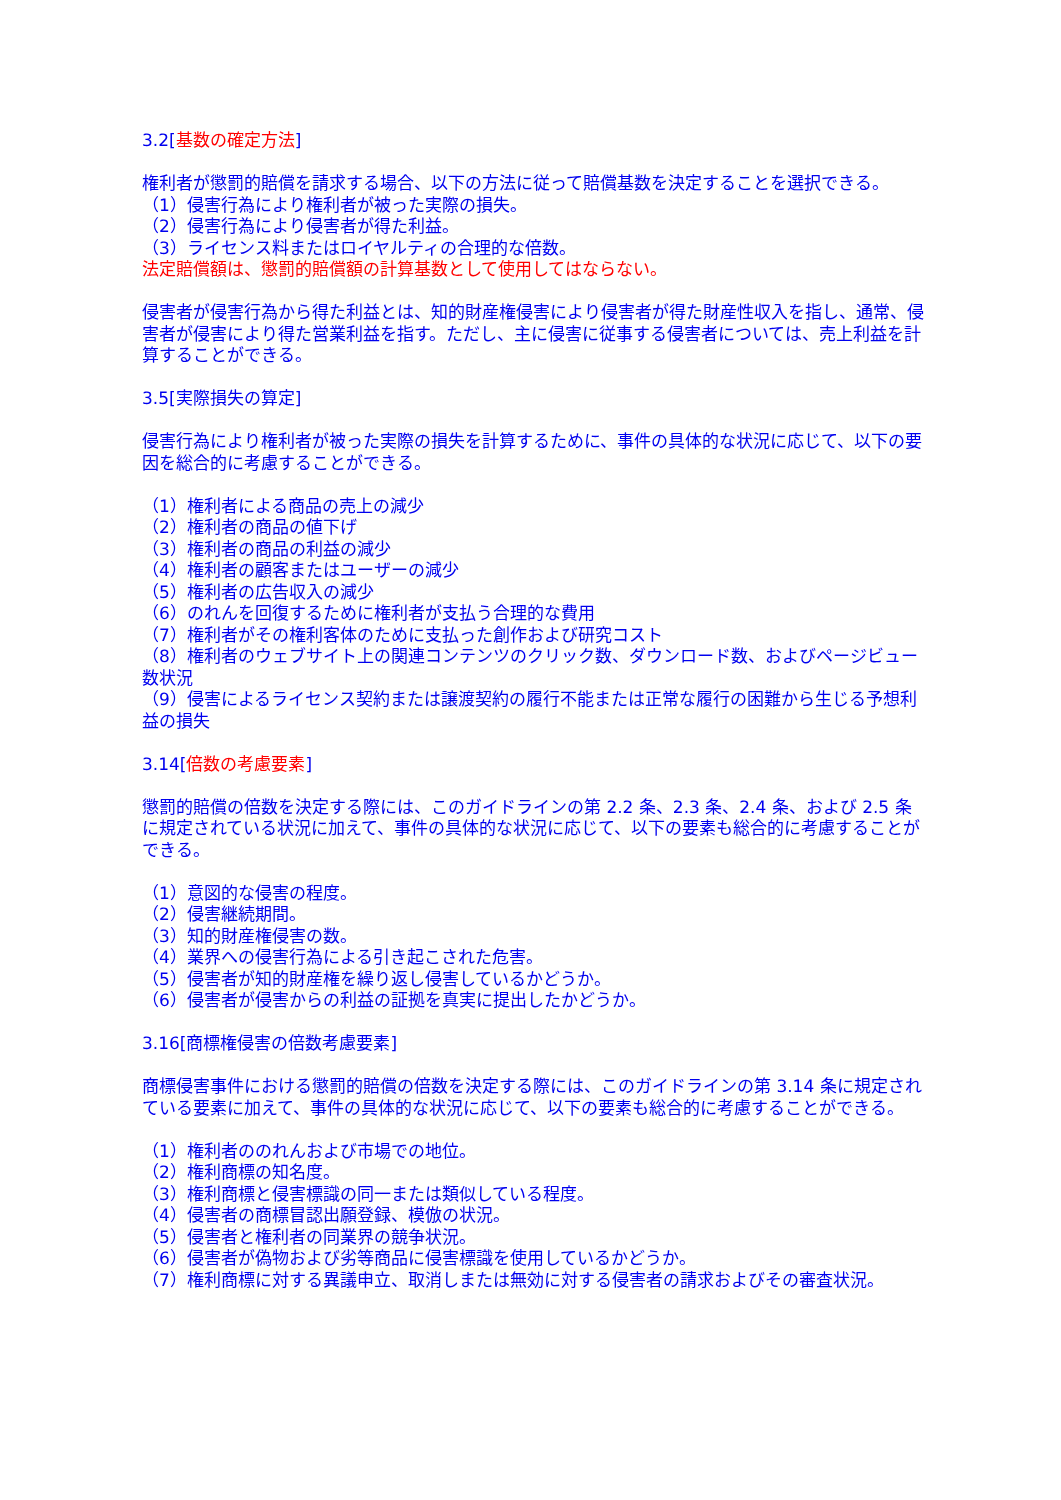3.2[基数の確定方法]
権利者が懲罰的賠償を請求する場合、以下の方法に従って賠償基数を決定することを選択できる。
（1）侵害行為により権利者が被った実際の損失。
（2）侵害行為により侵害者が得た利益。
（3）ライセンス料またはロイヤルティの合理的な倍数。
法定賠償額は、懲罰的賠償額の計算基数として使用してはならない。
侵害者が侵害行為から得た利益とは、知的財産権侵害により侵害者が得た財産性収入を指し、通常、侵害者が侵害により得た営業利益を指す。ただし、主に侵害に従事する侵害者については、売上利益を計算することができる。
3.5[実際損失の算定]
侵害行為により権利者が被った実際の損失を計算するために、事件の具体的な状況に応じて、以下の要因を総合的に考慮することができる。
（1）権利者による商品の売上の減少
（2）権利者の商品の値下げ
（3）権利者の商品の利益の減少
（4）権利者の顧客またはユーザーの減少
（5）権利者の広告収入の減少
（6）のれんを回復するために権利者が支払う合理的な費用
（7）権利者がその権利客体のために支払った創作および研究コスト
（8）権利者のウェブサイト上の関連コンテンツのクリック数、ダウンロード数、およびページビュー数状況
（9）侵害によるライセンス契約または譲渡契約の履行不能または正常な履行の困難から生じる予想利益の損失
3.14[倍数の考慮要素]
懲罰的賠償の倍数を決定する際には、このガイドラインの第 2.2 条、2.3 条、2.4 条、および 2.5 条に規定されている状況に加えて、事件の具体的な状況に応じて、以下の要素も総合的に考慮することができる。
（1）意図的な侵害の程度。
（2）侵害継続期間。
（3）知的財産権侵害の数。
（4）業界への侵害行為による引き起こされた危害。
（5）侵害者が知的財産権を繰り返し侵害しているかどうか。
（6）侵害者が侵害からの利益の証拠を真実に提出したかどうか。
3.16[商標権侵害の倍数考慮要素]
商標侵害事件における懲罰的賠償の倍数を決定する際には、このガイドラインの第 3.14 条に規定されている要素に加えて、事件の具体的な状況に応じて、以下の要素も総合的に考慮することができる。
（1）権利者ののれんおよび市場での地位。
（2）権利商標の知名度。
（3）権利商標と侵害標識の同一または類似している程度。
（4）侵害者の商標冒認出願登録、模倣の状況。
（5）侵害者と権利者の同業界の競争状況。
（6）侵害者が偽物および劣等商品に侵害標識を使用しているかどうか。
（7）権利商標に対する異議申立、取消しまたは無効に対する侵害者の請求およびその審査状況。